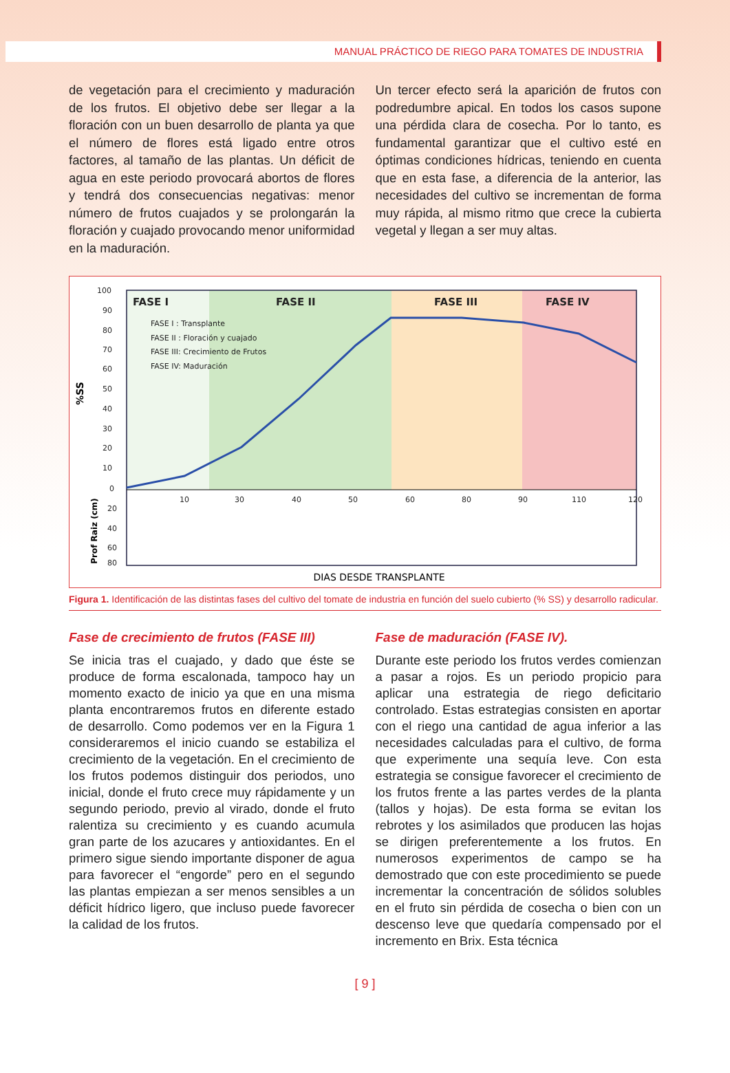MANUAL PRÁCTICO DE RIEGO PARA TOMATES DE INDUSTRIA
de vegetación para el crecimiento y maduración de los frutos. El objetivo debe ser llegar a la floración con un buen desarrollo de planta ya que el número de flores está ligado entre otros factores, al tamaño de las plantas. Un déficit de agua en este periodo provocará abortos de flores y tendrá dos consecuencias negativas: menor número de frutos cuajados y se prolongarán la floración y cuajado provocando menor uniformidad en la maduración.
Un tercer efecto será la aparición de frutos con podredumbre apical. En todos los casos supone una pérdida clara de cosecha. Por lo tanto, es fundamental garantizar que el cultivo esté en óptimas condiciones hídricas, teniendo en cuenta que en esta fase, a diferencia de la anterior, las necesidades del cultivo se incrementan de forma muy rápida, al mismo ritmo que crece la cubierta vegetal y llegan a ser muy altas.
100
90
80
70
60
50
40
30
20
10
0
20
40
60
80
10
30
40
50
60
80
90
110
120
FASE I
FASE II
FASE III
FASE IV
FASE I : Transplante
FASE II : Floración y cuajado
FASE III: Crecimiento de Frutos
FASE IV: Maduración
%SS
Prof Raiz (cm)
DIAS DESDE TRANSPLANTE
Figura 1. Identificación de las distintas fases del cultivo del tomate de industria en función del suelo cubierto (% SS) y desarrollo radicular.
Fase de crecimiento de frutos (FASE III)
Se inicia tras el cuajado, y dado que éste se produce de forma escalonada, tampoco hay un momento exacto de inicio ya que en una misma planta encontraremos frutos en diferente estado de desarrollo. Como podemos ver en la Figura 1 consideraremos el inicio cuando se estabiliza el crecimiento de la vegetación. En el crecimiento de los frutos podemos distinguir dos periodos, uno inicial, donde el fruto crece muy rápidamente y un segundo periodo, previo al virado, donde el fruto ralentiza su crecimiento y es cuando acumula gran parte de los azucares y antioxidantes. En el primero sigue siendo importante disponer de agua para favorecer el “engorde” pero en el segundo las plantas empiezan a ser menos sensibles a un déficit hídrico ligero, que incluso puede favorecer la calidad de los frutos.
Fase de maduración (FASE IV).
Durante este periodo los frutos verdes comienzan a pasar a rojos. Es un periodo propicio para aplicar una estrategia de riego deficitario controlado. Estas estrategias consisten en aportar con el riego una cantidad de agua inferior a las necesidades calculadas para el cultivo, de forma que experimente una sequía leve. Con esta estrategia se consigue favorecer el crecimiento de los frutos frente a las partes verdes de la planta (tallos y hojas). De esta forma se evitan los rebrotes y los asimilados que producen las hojas se dirigen preferentemente a los frutos. En numerosos experimentos de campo se ha demostrado que con este procedimiento se puede incrementar la concentración de sólidos solubles en el fruto sin pérdida de cosecha o bien con un descenso leve que quedaría compensado por el incremento en Brix. Esta técnica
[ 9 ]